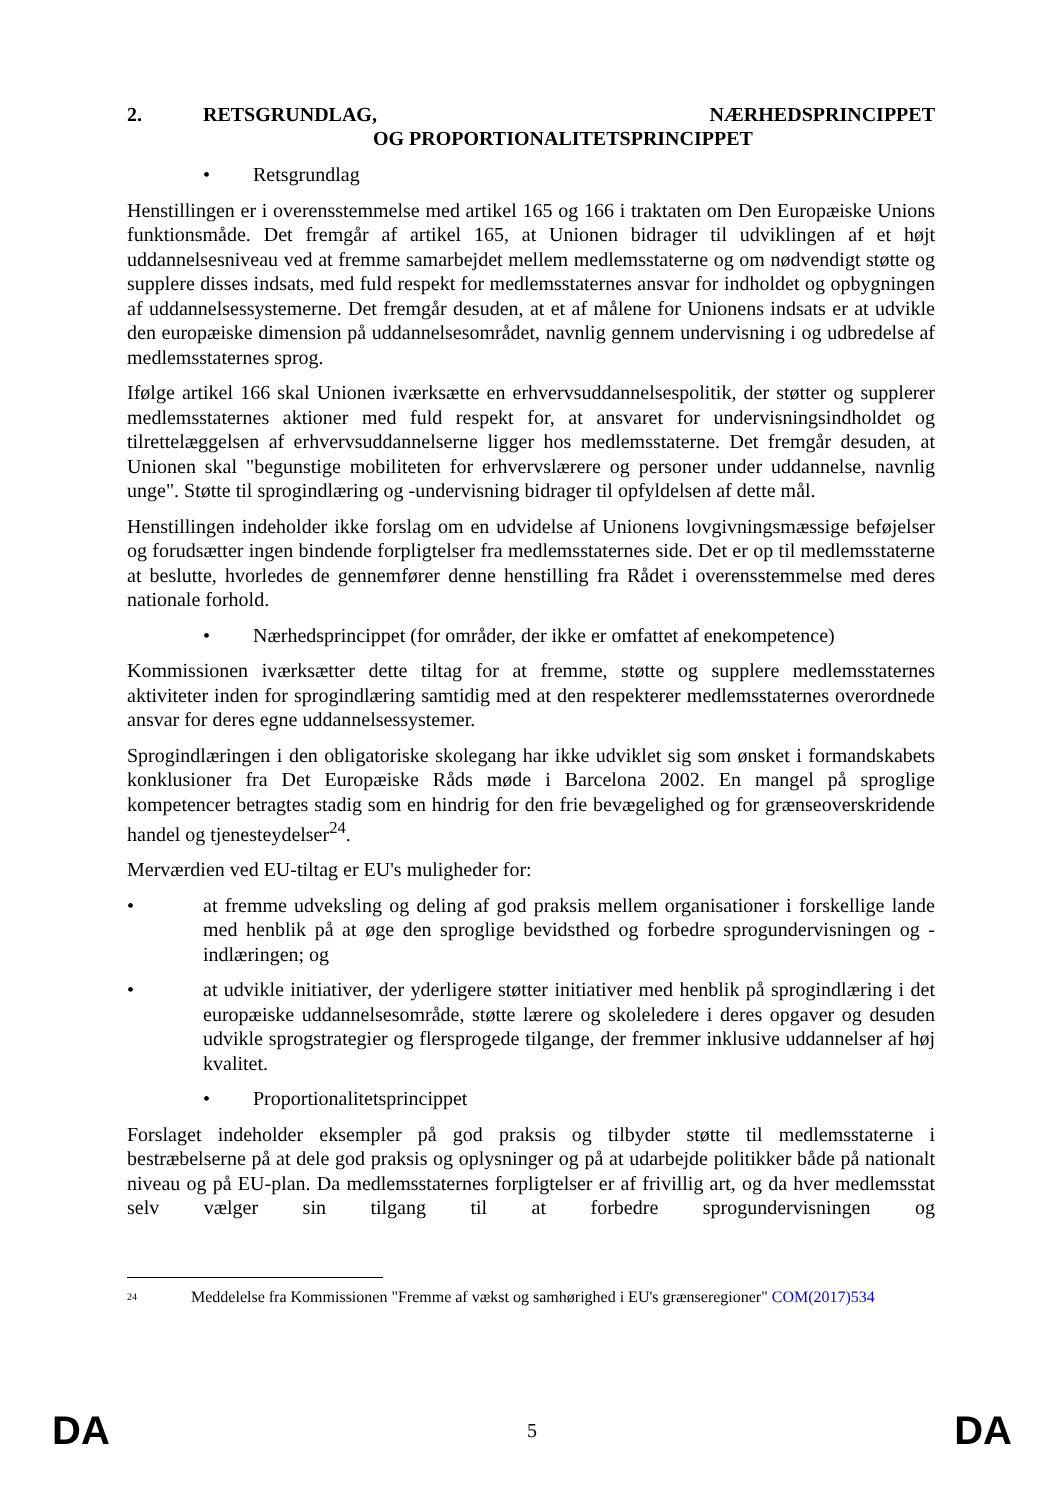2. RETSGRUNDLAG, NÆRHEDSPRINCIPPET OG PROPORTIONALITETSPRINCIPPET
• Retsgrundlag
Henstillingen er i overensstemmelse med artikel 165 og 166 i traktaten om Den Europæiske Unions funktionsmåde. Det fremgår af artikel 165, at Unionen bidrager til udviklingen af et højt uddannelsesniveau ved at fremme samarbejdet mellem medlemsstaterne og om nødvendigt støtte og supplere disses indsats, med fuld respekt for medlemsstaternes ansvar for indholdet og opbygningen af uddannelsessystemerne. Det fremgår desuden, at et af målene for Unionens indsats er at udvikle den europæiske dimension på uddannelsesområdet, navnlig gennem undervisning i og udbredelse af medlemsstaternes sprog.
Ifølge artikel 166 skal Unionen iværksætte en erhvervsuddannelsespolitik, der støtter og supplerer medlemsstaternes aktioner med fuld respekt for, at ansvaret for undervisningsindholdet og tilrettelæggelsen af erhvervsuddannelserne ligger hos medlemsstaterne. Det fremgår desuden, at Unionen skal "begunstige mobiliteten for erhvervslærere og personer under uddannelse, navnlig unge". Støtte til sprogindlæring og -undervisning bidrager til opfyldelsen af dette mål.
Henstillingen indeholder ikke forslag om en udvidelse af Unionens lovgivningsmæssige beføjelser og forudsætter ingen bindende forpligtelser fra medlemsstaternes side. Det er op til medlemsstaterne at beslutte, hvorledes de gennemfører denne henstilling fra Rådet i overensstemmelse med deres nationale forhold.
• Nærhedsprincippet (for områder, der ikke er omfattet af enekompetence)
Kommissionen iværksætter dette tiltag for at fremme, støtte og supplere medlemsstaternes aktiviteter inden for sprogindlæring samtidig med at den respekterer medlemsstaternes overordnede ansvar for deres egne uddannelsessystemer.
Sprogindlæringen i den obligatoriske skolegang har ikke udviklet sig som ønsket i formandskabets konklusioner fra Det Europæiske Råds møde i Barcelona 2002. En mangel på sproglige kompetencer betragtes stadig som en hindrig for den frie bevægelighed og for grænseoverskridende handel og tjenesteydelser<sup>24</sup>.
Merværdien ved EU-tiltag er EU's muligheder for:
• at fremme udveksling og deling af god praksis mellem organisationer i forskellige lande med henblik på at øge den sproglige bevidsthed og forbedre sprogundervisningen og -indlæringen; og
• at udvikle initiativer, der yderligere støtter initiativer med henblik på sprogindlæring i det europæiske uddannelsesområde, støtte lærere og skoleledere i deres opgaver og desuden udvikle sprogstrategier og flersprogede tilgange, der fremmer inklusive uddannelser af høj kvalitet.
• Proportionalitetsprincippet
Forslaget indeholder eksempler på god praksis og tilbyder støtte til medlemsstaterne i bestræbelserne på at dele god praksis og oplysninger og på at udarbejde politikker både på nationalt niveau og på EU-plan. Da medlemsstaternes forpligtelser er af frivillig art, og da hver medlemsstat selv vælger sin tilgang til at forbedre sprogundervisningen og
<sup>24</sup> Meddelelse fra Kommissionen "Fremme af vækst og samhørighed i EU's grænseregioner" COM(2017)534
DA 5 DA